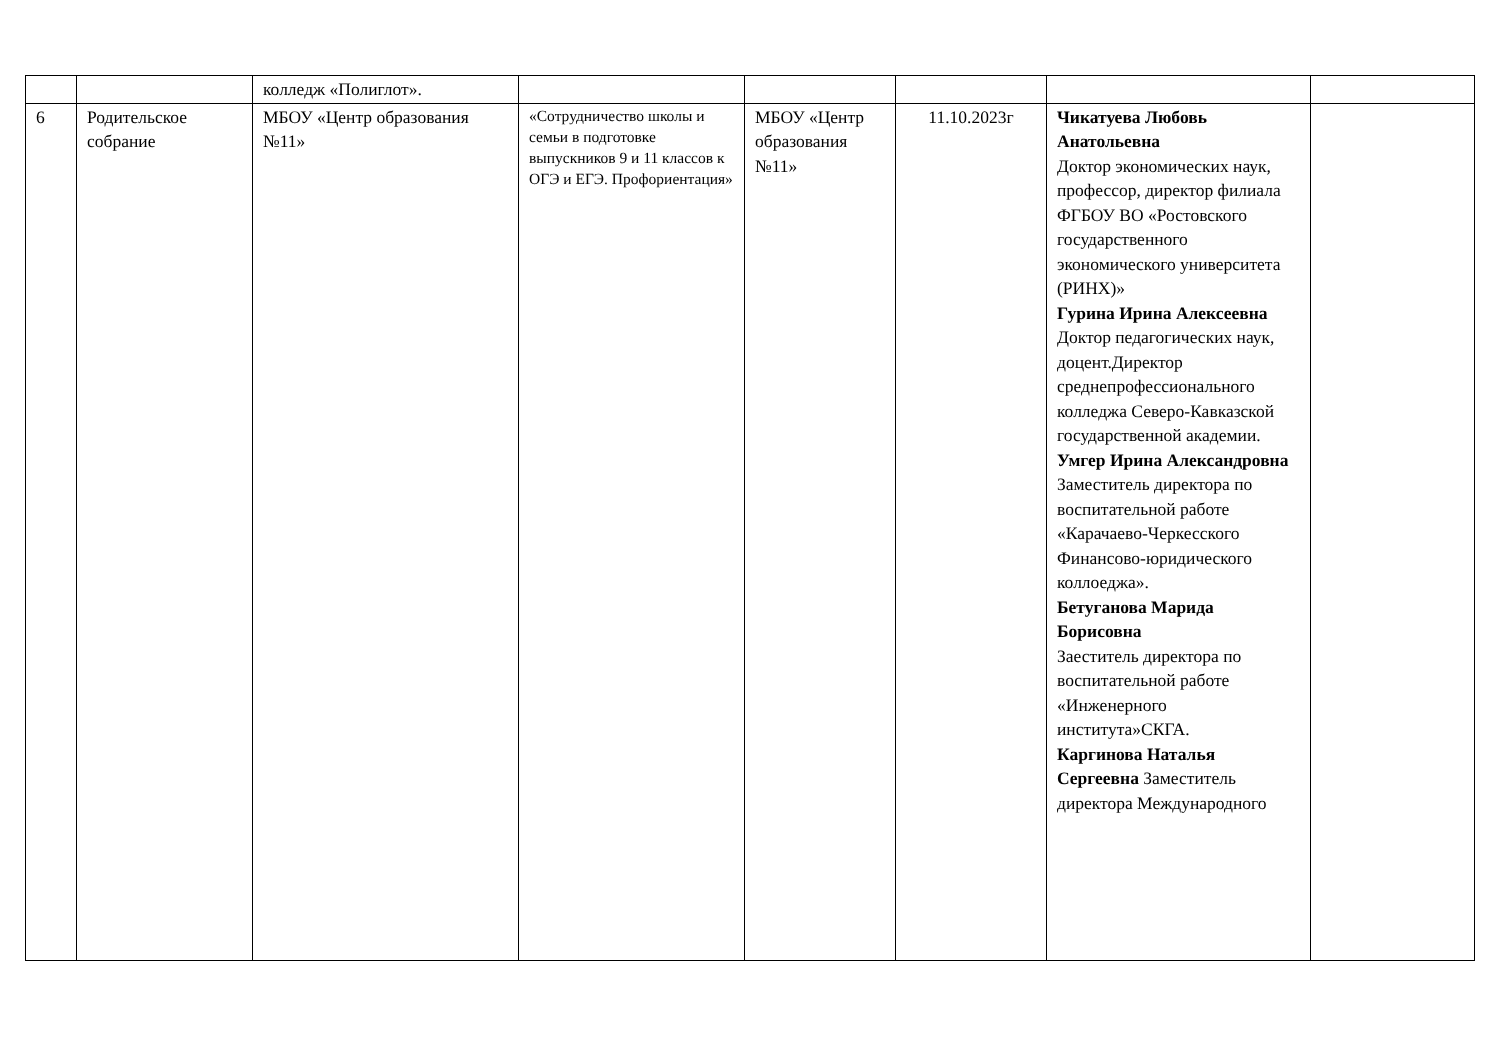| | | колледж «Полиглот». | | | | | |
| 6 | Родительское собрание | МБОУ «Центр образования №11» | «Сотрудничество школы и семьи в подготовке выпускников 9 и 11 классов к ОГЭ и ЕГЭ. Профориентация» | МБОУ «Центр образования №11» | 11.10.2023г | Чикатуева Любовь Анатольевна Доктор экономических наук, профессор, директор филиала ФГБОУ ВО «Ростовского государственного экономического университета (РИНХ)» Гурина Ирина Алексеевна Доктор педагогических наук, доцент.Директор среднепрофессионального колледжа Северо-Кавказской государственной академии. Умгер Ирина Александровна Заместитель директора по воспитательной работе «Карачаево-Черкесского Финансово-юридического коллоеджа». Бетуганова Марида Борисовна Заеститель директора по воспитательной работе «Инженерного института»СКГА. Каргинова Наталья Сергеевна Заместитель директора Международного | |